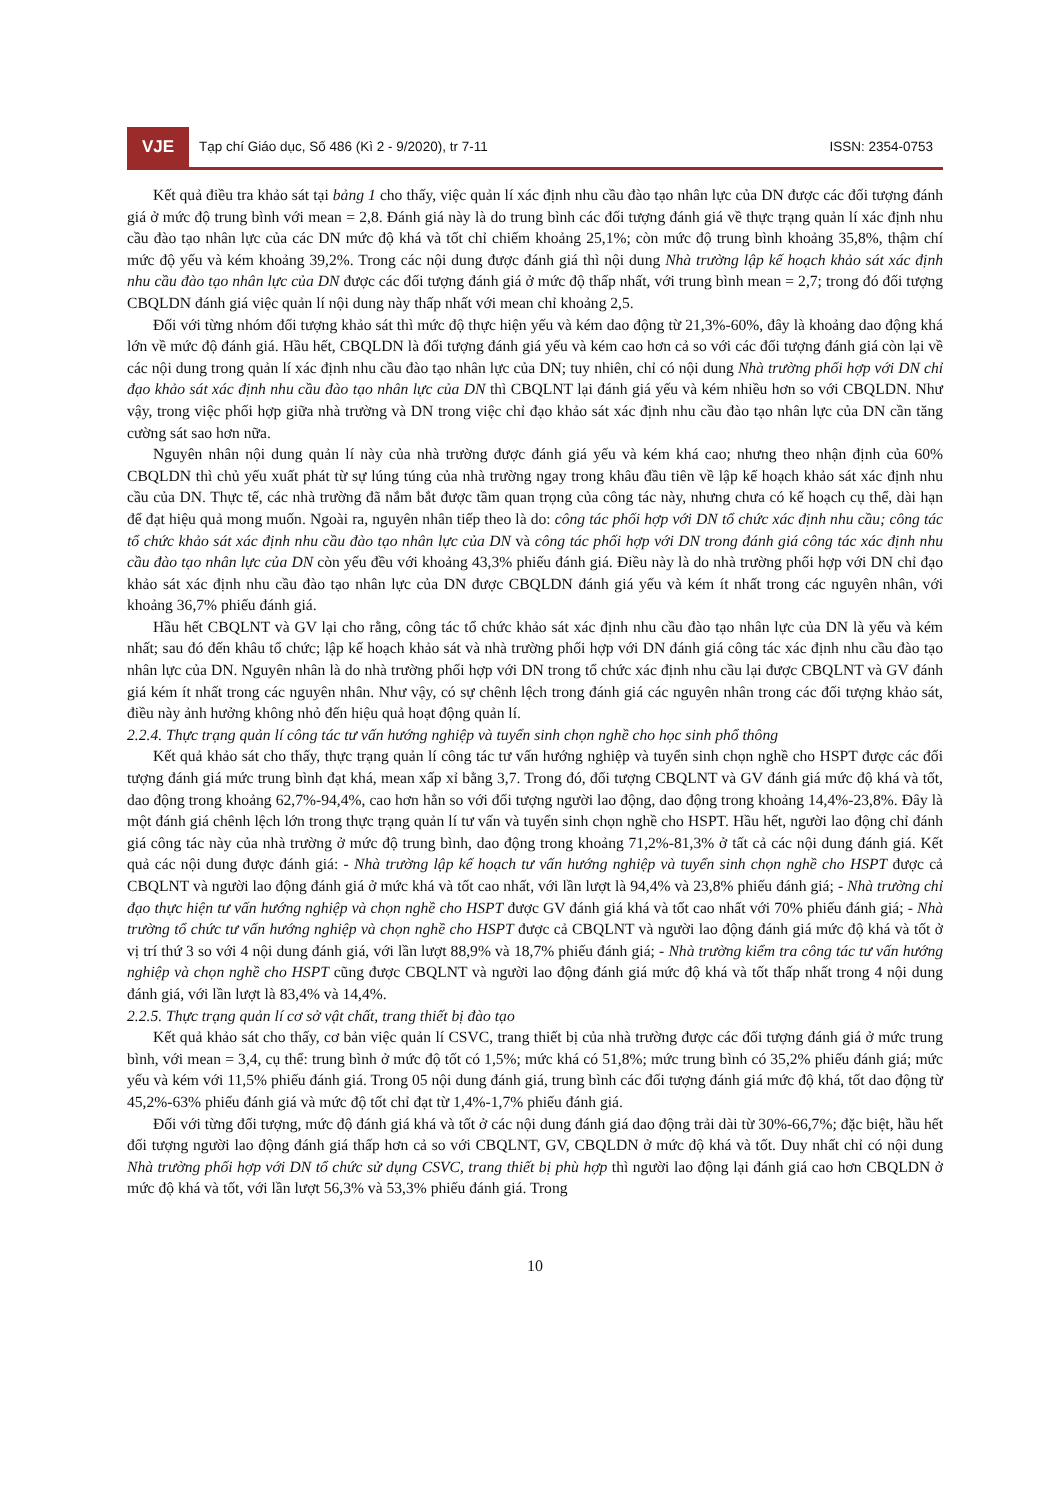VJE
Tạp chí Giáo dục, Số 486 (Kì 2 - 9/2020), tr 7-11
ISSN: 2354-0753
Kết quả điều tra khảo sát tại bảng 1 cho thấy, việc quản lí xác định nhu cầu đào tạo nhân lực của DN được các đối tượng đánh giá ở mức độ trung bình với mean = 2,8. Đánh giá này là do trung bình các đối tượng đánh giá về thực trạng quản lí xác định nhu cầu đào tạo nhân lực của các DN mức độ khá và tốt chỉ chiếm khoảng 25,1%; còn mức độ trung bình khoảng 35,8%, thậm chí mức độ yếu và kém khoảng 39,2%. Trong các nội dung được đánh giá thì nội dung Nhà trường lập kế hoạch khảo sát xác định nhu cầu đào tạo nhân lực của DN được các đối tượng đánh giá ở mức độ thấp nhất, với trung bình mean = 2,7; trong đó đối tượng CBQLDN đánh giá việc quản lí nội dung này thấp nhất với mean chỉ khoảng 2,5.
Đối với từng nhóm đối tượng khảo sát thì mức độ thực hiện yếu và kém dao động từ 21,3%-60%, đây là khoảng dao động khá lớn về mức độ đánh giá. Hầu hết, CBQLDN là đối tượng đánh giá yếu và kém cao hơn cả so với các đối tượng đánh giá còn lại về các nội dung trong quản lí xác định nhu cầu đào tạo nhân lực của DN; tuy nhiên, chỉ có nội dung Nhà trường phối hợp với DN chỉ đạo khảo sát xác định nhu cầu đào tạo nhân lực của DN thì CBQLNT lại đánh giá yếu và kém nhiều hơn so với CBQLDN. Như vậy, trong việc phối hợp giữa nhà trường và DN trong việc chỉ đạo khảo sát xác định nhu cầu đào tạo nhân lực của DN cần tăng cường sát sao hơn nữa.
Nguyên nhân nội dung quản lí này của nhà trường được đánh giá yếu và kém khá cao; nhưng theo nhận định của 60% CBQLDN thì chủ yếu xuất phát từ sự lúng túng của nhà trường ngay trong khâu đầu tiên về lập kế hoạch khảo sát xác định nhu cầu của DN. Thực tế, các nhà trường đã nắm bắt được tầm quan trọng của công tác này, nhưng chưa có kế hoạch cụ thể, dài hạn để đạt hiệu quả mong muốn. Ngoài ra, nguyên nhân tiếp theo là do: công tác phối hợp với DN tổ chức xác định nhu cầu; công tác tổ chức khảo sát xác định nhu cầu đào tạo nhân lực của DN và công tác phối hợp với DN trong đánh giá công tác xác định nhu cầu đào tạo nhân lực của DN còn yếu đều với khoảng 43,3% phiếu đánh giá. Điều này là do nhà trường phối hợp với DN chỉ đạo khảo sát xác định nhu cầu đào tạo nhân lực của DN được CBQLDN đánh giá yếu và kém ít nhất trong các nguyên nhân, với khoảng 36,7% phiếu đánh giá.
Hầu hết CBQLNT và GV lại cho rằng, công tác tổ chức khảo sát xác định nhu cầu đào tạo nhân lực của DN là yếu và kém nhất; sau đó đến khâu tổ chức; lập kế hoạch khảo sát và nhà trường phối hợp với DN đánh giá công tác xác định nhu cầu đào tạo nhân lực của DN. Nguyên nhân là do nhà trường phối hợp với DN trong tổ chức xác định nhu cầu lại được CBQLNT và GV đánh giá kém ít nhất trong các nguyên nhân. Như vậy, có sự chênh lệch trong đánh giá các nguyên nhân trong các đối tượng khảo sát, điều này ảnh hưởng không nhỏ đến hiệu quả hoạt động quản lí.
2.2.4. Thực trạng quản lí công tác tư vấn hướng nghiệp và tuyển sinh chọn nghề cho học sinh phổ thông
Kết quả khảo sát cho thấy, thực trạng quản lí công tác tư vấn hướng nghiệp và tuyển sinh chọn nghề cho HSPT được các đối tượng đánh giá mức trung bình đạt khá, mean xấp xỉ bằng 3,7. Trong đó, đối tượng CBQLNT và GV đánh giá mức độ khá và tốt, dao động trong khoảng 62,7%-94,4%, cao hơn hẳn so với đối tượng người lao động, dao động trong khoảng 14,4%-23,8%. Đây là một đánh giá chênh lệch lớn trong thực trạng quản lí tư vấn và tuyển sinh chọn nghề cho HSPT. Hầu hết, người lao động chỉ đánh giá công tác này của nhà trường ở mức độ trung bình, dao động trong khoảng 71,2%-81,3% ở tất cả các nội dung đánh giá. Kết quả các nội dung được đánh giá: - Nhà trường lập kế hoạch tư vấn hướng nghiệp và tuyển sinh chọn nghề cho HSPT được cả CBQLNT và người lao động đánh giá ở mức khá và tốt cao nhất, với lần lượt là 94,4% và 23,8% phiếu đánh giá; - Nhà trường chỉ đạo thực hiện tư vấn hướng nghiệp và chọn nghề cho HSPT được GV đánh giá khá và tốt cao nhất với 70% phiếu đánh giá; - Nhà trường tổ chức tư vấn hướng nghiệp và chọn nghề cho HSPT được cả CBQLNT và người lao động đánh giá mức độ khá và tốt ở vị trí thứ 3 so với 4 nội dung đánh giá, với lần lượt 88,9% và 18,7% phiếu đánh giá; - Nhà trường kiểm tra công tác tư vấn hướng nghiệp và chọn nghề cho HSPT cũng được CBQLNT và người lao động đánh giá mức độ khá và tốt thấp nhất trong 4 nội dung đánh giá, với lần lượt là 83,4% và 14,4%.
2.2.5. Thực trạng quản lí cơ sở vật chất, trang thiết bị đào tạo
Kết quả khảo sát cho thấy, cơ bản việc quản lí CSVC, trang thiết bị của nhà trường được các đối tượng đánh giá ở mức trung bình, với mean = 3,4, cụ thể: trung bình ở mức độ tốt có 1,5%; mức khá có 51,8%; mức trung bình có 35,2% phiếu đánh giá; mức yếu và kém với 11,5% phiếu đánh giá. Trong 05 nội dung đánh giá, trung bình các đối tượng đánh giá mức độ khá, tốt dao động từ 45,2%-63% phiếu đánh giá và mức độ tốt chỉ đạt từ 1,4%-1,7% phiếu đánh giá.
Đối với từng đối tượng, mức độ đánh giá khá và tốt ở các nội dung đánh giá dao động trải dài từ 30%-66,7%; đặc biệt, hầu hết đối tượng người lao động đánh giá thấp hơn cả so với CBQLNT, GV, CBQLDN ở mức độ khá và tốt. Duy nhất chỉ có nội dung Nhà trường phối hợp với DN tổ chức sử dụng CSVC, trang thiết bị phù hợp thì người lao động lại đánh giá cao hơn CBQLDN ở mức độ khá và tốt, với lần lượt 56,3% và 53,3% phiếu đánh giá. Trong
10